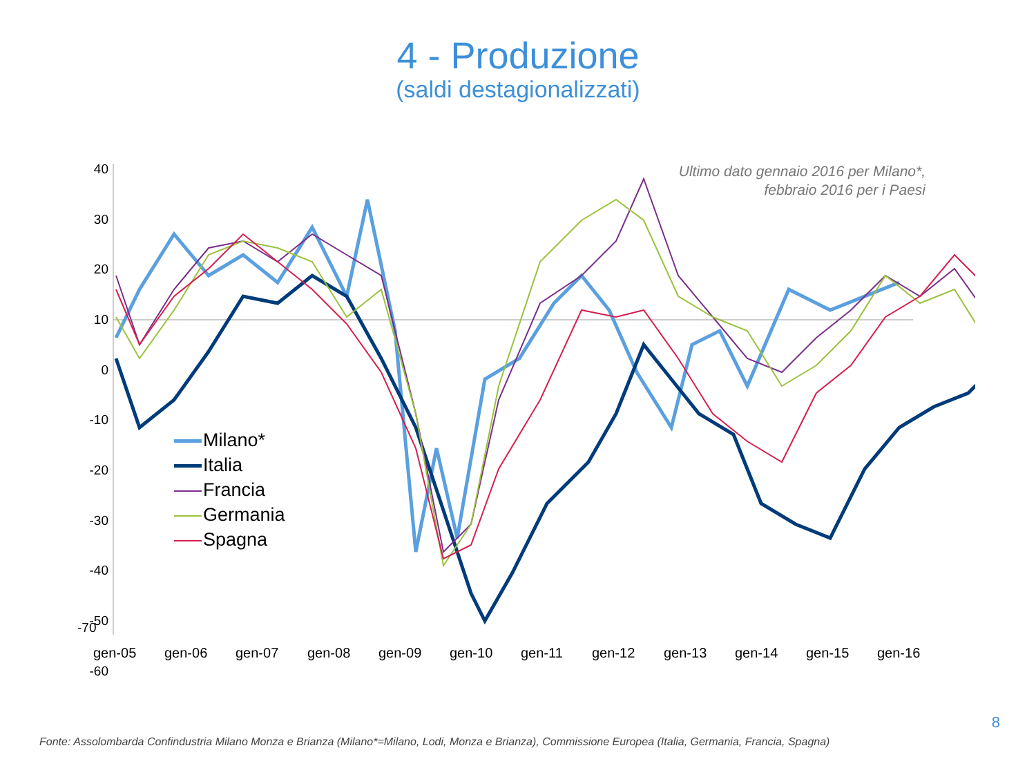4 - Produzione
(saldi destagionalizzati)
Ultimo dato gennaio 2016 per Milano*,
febbraio 2016 per i Paesi
40
30
20
10
0
-10
-20
-30
-40
-50
-60
gen-05 gen-06 gen-07 gen-08 gen-09 gen-10 gen-11 gen-12 gen-13 gen-14 gen-15 gen-16
Milano*
Italia
Francia
Germania
Spagna
-70
8
Fonte: Assolombarda Confindustria Milano Monza e Brianza (Milano*=Milano, Lodi, Monza e Brianza), Commissione Europea (Italia, Germania, Francia, Spagna)